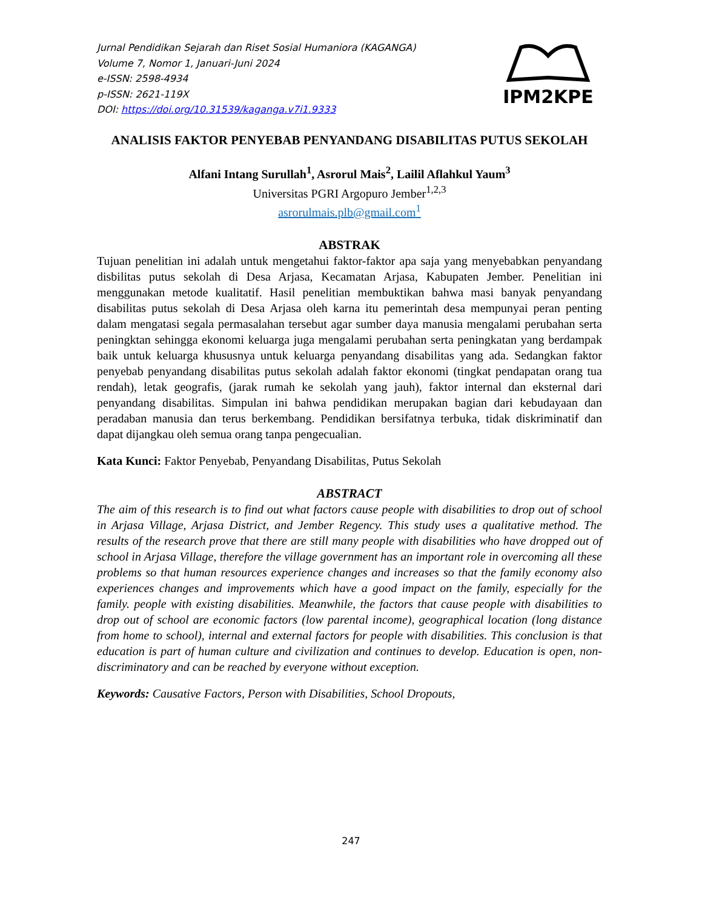Jurnal Pendidikan Sejarah dan Riset Sosial Humaniora (KAGANGA)
Volume 7, Nomor 1, Januari-Juni 2024
e-ISSN: 2598-4934
p-ISSN: 2621-119X
DOI: https://doi.org/10.31539/kaganga.v7i1.9333
IPM2KPE
ANALISIS FAKTOR PENYEBAB PENYANDANG DISABILITAS PUTUS SEKOLAH
Alfani Intang Surullah<sup>1</sup>, Asrorul Mais<sup>2</sup>, Lailil Aflahkul Yaum<sup>3</sup>
Universitas PGRI Argopuro Jember<sup>1,2,3</sup>
asrorulmais.plb@gmail.com<sup>1</sup>
ABSTRAK
Tujuan penelitian ini adalah untuk mengetahui faktor-faktor apa saja yang menyebabkan penyandang disbilitas putus sekolah di Desa Arjasa, Kecamatan Arjasa, Kabupaten Jember. Penelitian ini menggunakan metode kualitatif. Hasil penelitian membuktikan bahwa masi banyak penyandang disabilitas putus sekolah di Desa Arjasa oleh karna itu pemerintah desa mempunyai peran penting dalam mengatasi segala permasalahan tersebut agar sumber daya manusia mengalami perubahan serta peningktan sehingga ekonomi keluarga juga mengalami perubahan serta peningkatan yang berdampak baik untuk keluarga khususnya untuk keluarga penyandang disabilitas yang ada. Sedangkan faktor penyebab penyandang disabilitas putus sekolah adalah faktor ekonomi (tingkat pendapatan orang tua rendah), letak geografis, (jarak rumah ke sekolah yang jauh), faktor internal dan eksternal dari penyandang disabilitas. Simpulan ini bahwa pendidikan merupakan bagian dari kebudayaan dan peradaban manusia dan terus berkembang. Pendidikan bersifatnya terbuka, tidak diskriminatif dan dapat dijangkau oleh semua orang tanpa pengecualian.
Kata Kunci: Faktor Penyebab, Penyandang Disabilitas, Putus Sekolah
ABSTRACT
The aim of this research is to find out what factors cause people with disabilities to drop out of school in Arjasa Village, Arjasa District, and Jember Regency. This study uses a qualitative method. The results of the research prove that there are still many people with disabilities who have dropped out of school in Arjasa Village, therefore the village government has an important role in overcoming all these problems so that human resources experience changes and increases so that the family economy also experiences changes and improvements which have a good impact on the family, especially for the family. people with existing disabilities. Meanwhile, the factors that cause people with disabilities to drop out of school are economic factors (low parental income), geographical location (long distance from home to school), internal and external factors for people with disabilities. This conclusion is that education is part of human culture and civilization and continues to develop. Education is open, non-discriminatory and can be reached by everyone without exception.
Keywords: Causative Factors, Person with Disabilities, School Dropouts,
247